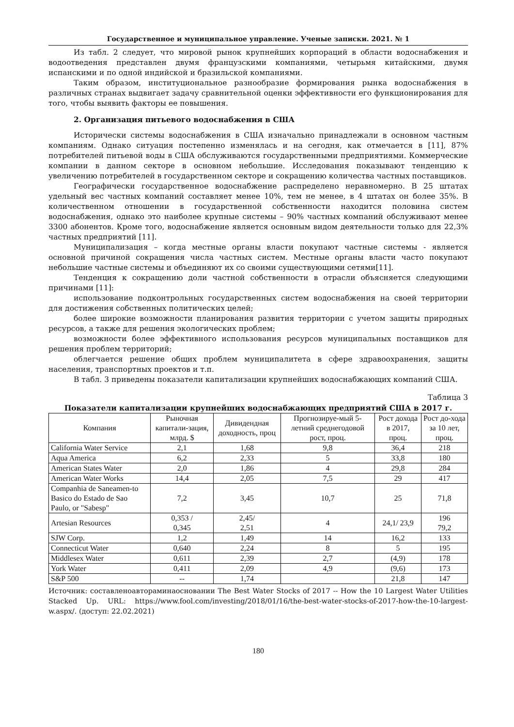Государственное и муниципальное управление. Ученые записки. 2021. № 1
Из табл. 2 следует, что мировой рынок крупнейших корпораций в области водоснабжения и водоотведения представлен двумя французскими компаниями, четырьмя китайскими, двумя испанскими и по одной индийской и бразильской компаниями.
Таким образом, институциональное разнообразие формирования рынка водоснабжения в различных странах выдвигает задачу сравнительной оценки эффективности его функционирования для того, чтобы выявить факторы ее повышения.
2. Организация питьевого водоснабжения в США
Исторически системы водоснабжения в США изначально принадлежали в основном частным компаниям. Однако ситуация постепенно изменялась и на сегодня, как отмечается в [11], 87% потребителей питьевой воды в США обслуживаются государственными предприятиями. Коммерческие компании в данном секторе в основном небольшие. Исследования показывают тенденцию к увеличению потребителей в государственном секторе и сокращению количества частных поставщиков.
Географически государственное водоснабжение распределено неравномерно. В 25 штатах удельный вес частных компаний составляет менее 10%, тем не менее, в 4 штатах он более 35%. В количественном отношении в государственной собственности находится половина систем водоснабжения, однако это наиболее крупные системы – 90% частных компаний обслуживают менее 3300 абонентов. Кроме того, водоснабжение является основным видом деятельности только для 22,3% частных предприятий [11].
Муниципализация – когда местные органы власти покупают частные системы - является основной причиной сокращения числа частных систем. Местные органы власти часто покупают небольшие частные системы и объединяют их со своими существующими сетями[11].
Тенденция к сокращению доли частной собственности в отрасли объясняется следующими причинами [11]:
использование подконтрольных государственных систем водоснабжения на своей территории для достижения собственных политических целей;
более широкие возможности планирования развития территории с учетом защиты природных ресурсов, а также для решения экологических проблем;
возможности более эффективного использования ресурсов муниципальных поставщиков для решения проблем территорий;
облегчается решение общих проблем муниципалитета в сфере здравоохранения, защиты населения, транспортных проектов и т.п.
В табл. 3 приведены показатели капитализации крупнейших водоснабжающих компаний США.
Таблица 3
Показатели капитализации крупнейших водоснабжающих предприятий США в 2017 г.
| Компания | Рыночная капитали-зация, млрд. $ | Дивидендная доходность, проц | Прогнозируе-мый 5-летний среднегодовой рост, проц. | Рост дохода в 2017, проц. | Рост до-хода за 10 лет, проц. |
| --- | --- | --- | --- | --- | --- |
| California Water Service | 2,1 | 1,68 | 9,8 | 36,4 | 218 |
| Aqua America | 6,2 | 2,33 | 5 | 33,8 | 180 |
| American States Water | 2,0 | 1,86 | 4 | 29,8 | 284 |
| American Water Works | 14,4 | 2,05 | 7,5 | 29 | 417 |
| Companhia de Saneamen-to Basico do Estado de Sao Paulo, or "Sabesp" | 7,2 | 3,45 | 10,7 | 25 | 71,8 |
| Artesian Resources | 0,353 / 0,345 | 2,45/ 2,51 | 4 | 24,1/ 23,9 | 196 79,2 |
| SJW Corp. | 1,2 | 1,49 | 14 | 16,2 | 133 |
| Connecticut Water | 0,640 | 2,24 | 8 | 5 | 195 |
| Middlesex Water | 0,611 | 2,39 | 2,7 | (4,9) | 178 |
| York Water | 0,411 | 2,09 | 4,9 | (9,6) | 173 |
| S&P 500 | -- | 1,74 | | 21,8 | 147 |
Источник: составленоавтораминаосновании The Best Water Stocks of 2017 -- How the 10 Largest Water Utilities Stacked Up. URL: https://www.fool.com/investing/2018/01/16/the-best-water-stocks-of-2017-how-the-10-largest-w.aspx/. (доступ: 22.02.2021)
180